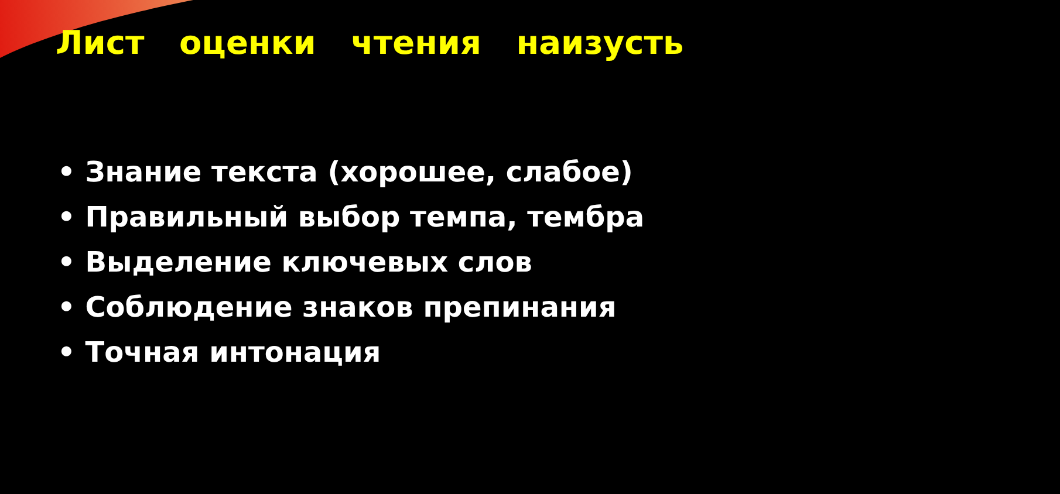Лист оценки чтения наизусть
• Знание текста (хорошее, слабое)
• Правильный выбор темпа, тембра
• Выделение ключевых слов
• Соблюдение знаков препинания
• Точная интонация